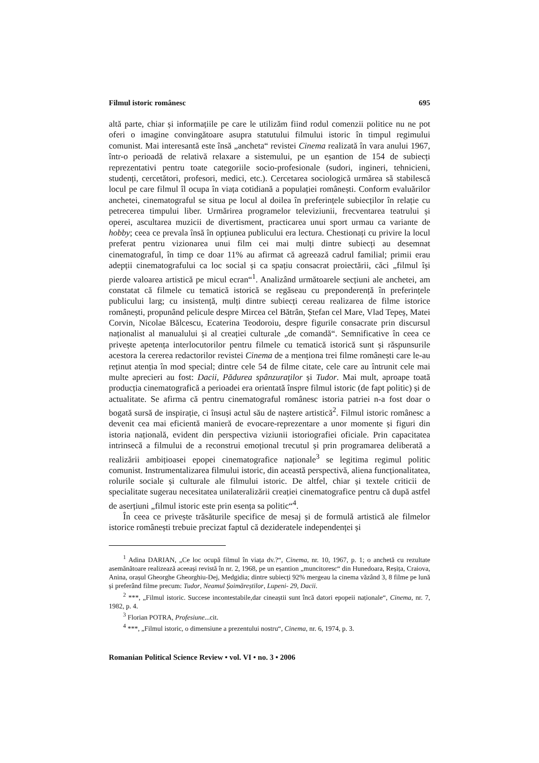Filmul istoric românesc 695
altă parte, chiar și informațiile pe care le utilizăm fiind rodul comenzii politice nu ne pot oferi o imagine convingătoare asupra statutului filmului istoric în timpul regimului comunist. Mai interesantă este însă „ancheta“ revistei Cinema realizată în vara anului 1967, într-o perioadă de relativă relaxare a sistemului, pe un eșantion de 154 de subiecți reprezentativi pentru toate categoriile socio-profesionale (sudori, ingineri, tehnicieni, studenți, cercetători, profesori, medici, etc.). Cercetarea sociologică urmărea să stabilescă locul pe care filmul îl ocupa în viața cotidiană a populației românești. Conform evaluărilor anchetei, cinematograful se situa pe locul al doilea în preferințele subiecților în relație cu petrecerea timpului liber. Urmărirea programelor televiziunii, frecventarea teatrului și operei, ascultarea muzicii de divertisment, practicarea unui sport urmau ca variante de hobby; ceea ce prevala însă în opțiunea publicului era lectura. Chestionați cu privire la locul preferat pentru vizionarea unui film cei mai mulți dintre subiecți au desemnat cinematograful, în timp ce doar 11% au afirmat că agreează cadrul familial; primii erau adepții cinematografului ca loc social și ca spațiu consacrat proiectării, căci „filmul își pierde valoarea artistică pe micul ecran“<sup>1</sup>. Analizând următoarele secțiuni ale anchetei, am constatat că filmele cu tematică istorică se regăseau cu preponderență în preferințele publicului larg; cu insistență, mulți dintre subiecți cereau realizarea de filme istorice românești, propunând pelicule despre Mircea cel Bătrân, Ștefan cel Mare, Vlad Tepeș, Matei Corvin, Nicolae Bălcescu, Ecaterina Teodoroiu, despre figurile consacrate prin discursul naționalist al manualului și al creației culturale „de comandă“. Semnificative în ceea ce privește apetența interlocutorilor pentru filmele cu tematică istorică sunt și răspunsurile acestora la cererea redactorilor revistei Cinema de a menționa trei filme românești care le-au reținut atenția în mod special; dintre cele 54 de filme citate, cele care au întrunit cele mai multe aprecieri au fost: Dacii, Pădurea spânzuraților și Tudor. Mai mult, aproape toată producția cinematografică a perioadei era orientată înspre filmul istoric (de fapt politic) și de actualitate. Se afirma că pentru cinematograful românesc istoria patriei n-a fost doar o bogată sursă de inspirație, ci însuși actul său de naștere artistică<sup>2</sup>. Filmul istoric românesc a devenit cea mai eficientă manieră de evocare-reprezentare a unor momente și figuri din istoria națională, evident din perspectiva viziunii istoriografiei oficiale. Prin capacitatea intrinsecă a filmului de a reconstrui emoțional trecutul și prin programarea deliberată a realizării ambițioasei epopei cinematografice naționale<sup>3</sup> se legitima regimul politic comunist. Instrumentalizarea filmului istoric, din această perspectivă, aliena funcționalitatea, rolurile sociale și culturale ale filmului istoric. De altfel, chiar și textele criticii de specialitate sugerau necesitatea unilateralizării creației cinematografice pentru că după astfel de aserțiuni „filmul istoric este prin esența sa politic“<sup>4</sup>.
În ceea ce privește trăsăturile specifice de mesaj și de formulă artistică ale filmelor istorice românești trebuie precizat faptul că dezideratele independenței și
<sup>1</sup> Adina DARIAN, „Ce loc ocupă filmul în viața dv.?“, Cinema, nr. 10, 1967, p. 1; o anchetă cu rezultate asemănătoare realizează aceeași revistă în nr. 2, 1968, pe un eșantion „muncitoresc“ din Hunedoara, Reșița, Craiova, Anina, orașul Gheorghe Gheorghiu-Dej, Medgidia; dintre subiecți 92% mergeau la cinema văzând 3, 8 filme pe lună și preferând filme precum: Tudor, Neamul Șoimăreștilor, Lupeni- 29, Dacii.
<sup>2</sup> ***, „Filmul istoric. Succese incontestabile,dar cineaștii sunt încă datori epopeii naționale“, Cinema, nr. 7, 1982, p. 4.
<sup>3</sup> Florian POTRA, Profesiune...cit.
<sup>4</sup> ***, „Filmul istoric, o dimensiune a prezentului nostru“, Cinema, nr. 6, 1974, p. 3.
Romanian Political Science Review • vol. VI • no. 3 • 2006